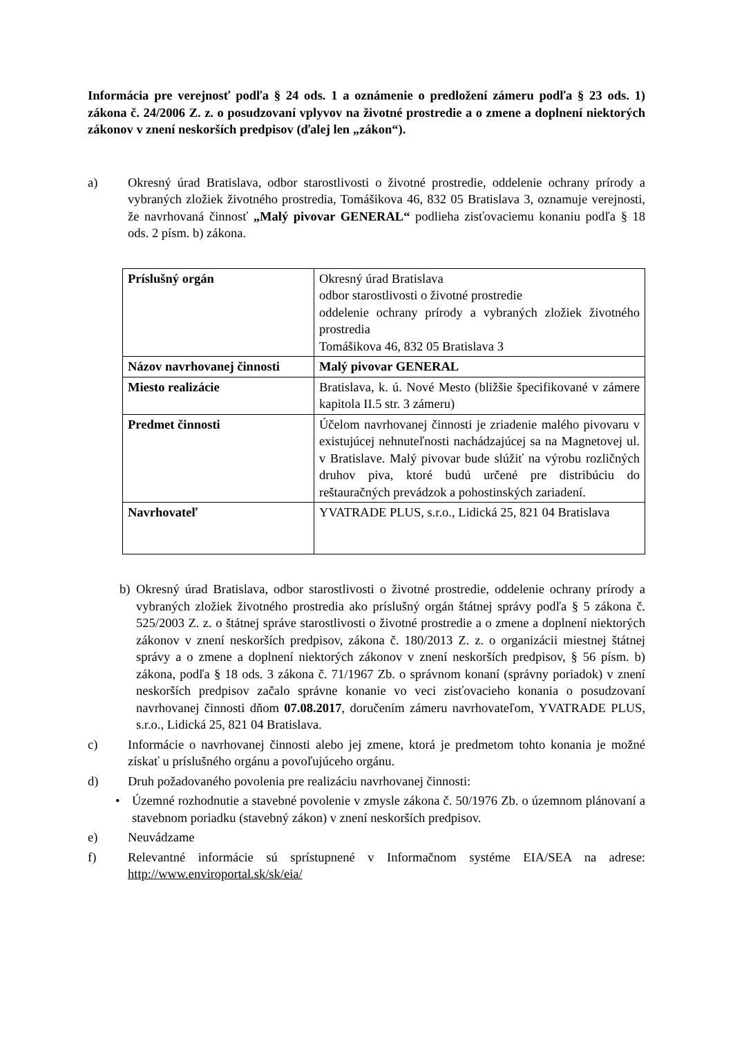Informácia pre verejnosť podľa § 24 ods. 1 a oznámenie o predložení zámeru podľa § 23 ods. 1) zákona č. 24/2006 Z. z. o posudzovaní vplyvov na životné prostredie a o zmene a doplnení niektorých zákonov v znení neskorších predpisov (ďalej len „zákon“).
a) Okresný úrad Bratislava, odbor starostlivosti o životné prostredie, oddelenie ochrany prírody a vybraných zložiek životného prostredia, Tomášikova 46, 832 05 Bratislava 3, oznamuje verejnosti, že navrhovaná činnosť „Malý pivovar GENERAL“ podlieha zisťovaciemu konaniu podľa § 18 ods. 2 písm. b) zákona.
| Príslušný orgán | Okresný úrad Bratislava odbor starostlivosti o životné prostredie oddelenie ochrany prírody a vybraných zložiek životného prostredia Tomášikova 46, 832 05 Bratislava 3 |
| Názov navrhovanej činnosti | Malý pivovar GENERAL |
| Miesto realizácie | Bratislava, k. ú. Nové Mesto (bližšie špecifikované v zámere kapitola II.5 str. 3 zámeru) |
| Predmet činnosti | Účelom navrhovanej činnosti je zriadenie malého pivovaru v existujúcej nehnuteľnosti nachádzajúcej sa na Magnetovej ul. v Bratislave. Malý pivovar bude slúžiť na výrobu rozličných druhov piva, ktoré budú určené pre distribúciu do reštauračných prevádzok a pohostinských zariadení. |
| Navrhovateľ | YVATRADE PLUS, s.r.o., Lidická 25, 821 04 Bratislava |
b) Okresný úrad Bratislava, odbor starostlivosti o životné prostredie, oddelenie ochrany prírody a vybraných zložiek životného prostredia ako príslušný orgán štátnej správy podľa § 5 zákona č. 525/2003 Z. z. o štátnej správe starostlivosti o životné prostredie a o zmene a doplnení niektorých zákonov v znení neskorších predpisov, zákona č. 180/2013 Z. z. o organizácii miestnej štátnej správy a o zmene a doplnení niektorých zákonov v znení neskorších predpisov, § 56 písm. b) zákona, podľa § 18 ods. 3 zákona č. 71/1967 Zb. o správnom konaní (správny poriadok) v znení neskorších predpisov začalo správne konanie vo veci zisťovacieho konania o posudzovaní navrhovanej činnosti dňom 07.08.2017, doručením zámeru navrhovateľom, YVATRADE PLUS, s.r.o., Lidická 25, 821 04 Bratislava.
c) Informácie o navrhovanej činnosti alebo jej zmene, ktorá je predmetom tohto konania je možné získať u príslušného orgánu a povoľujúceho orgánu.
d) Druh požadovaného povolenia pre realizáciu navrhovanej činnosti:
• Územné rozhodnutie a stavebné povolenie v zmysle zákona č. 50/1976 Zb. o územnom plánovaní a stavebnom poriadku (stavebný zákon) v znení neskorších predpisov.
e) Neuvádzame
f) Relevantné informácie sú sprístupnené v Informačnom systéme EIA/SEA na adrese: http://www.enviroportal.sk/sk/eia/